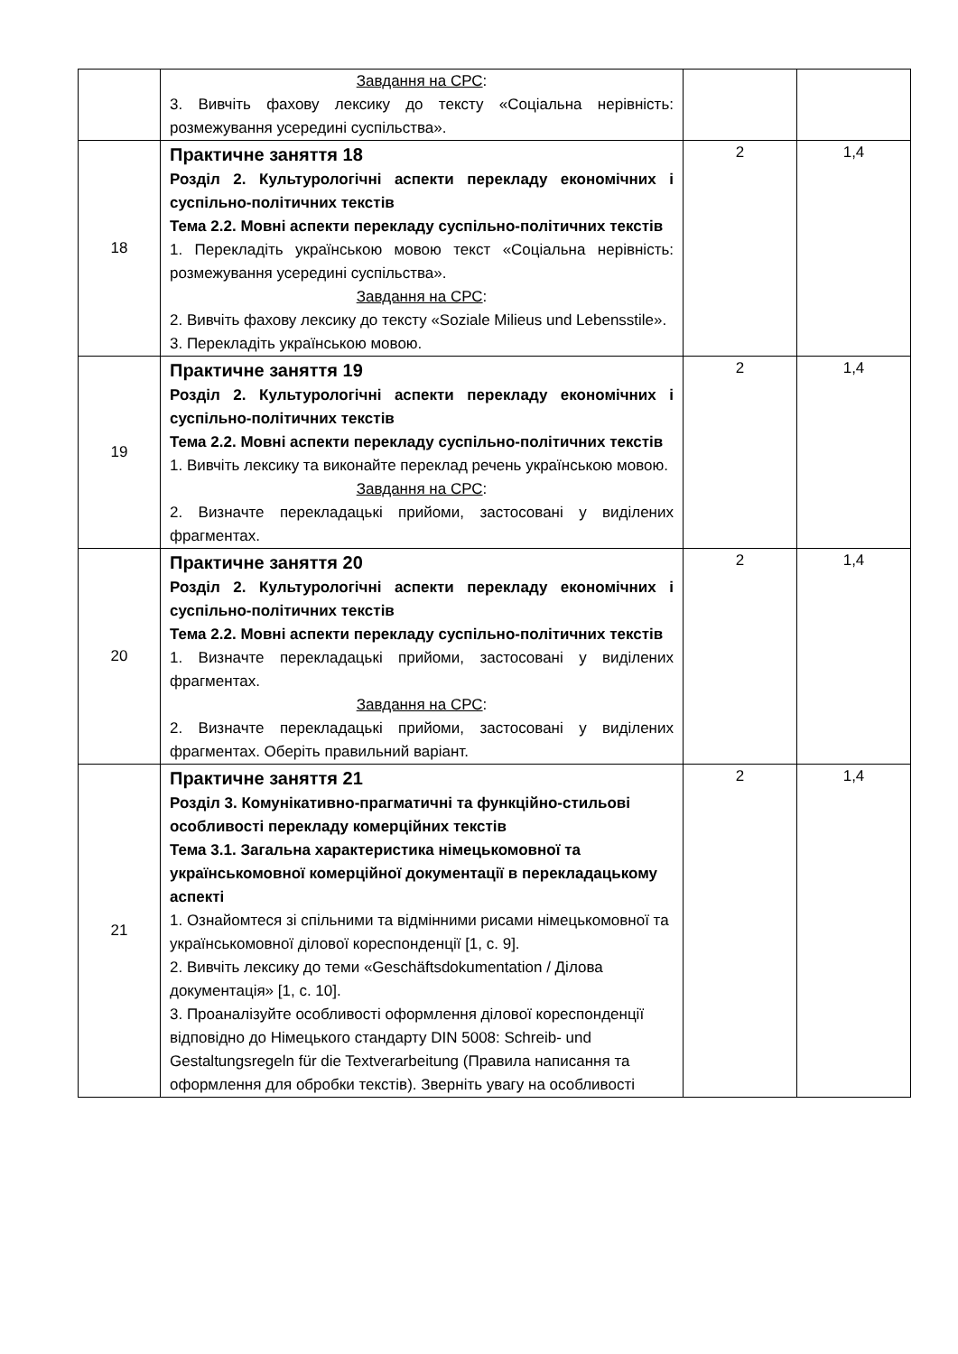| | Завдання на СРС : 3. Вивчіть фахову лексику до тексту «Соціальна нерівність: розмежування усередині суспільства». | | |
| 18 | Практичне заняття 18 Розділ 2. Культурологічні аспекти перекладу економічних і суспільно-політичних текстів Тема 2.2. Мовні аспекти перекладу суспільно-політичних текстів 1. Перекладіть українською мовою текст «Соціальна нерівність: розмежування усередині суспільства». Завдання на СРС : 2. Вивчіть фахову лексику до тексту «Soziale Milieus und Lebensstile». 3. Перекладіть українською мовою. | 2 | 1,4 |
| 19 | Практичне заняття 19 Розділ 2. Культурологічні аспекти перекладу економічних і суспільно-політичних текстів Тема 2.2. Мовні аспекти перекладу суспільно-політичних текстів 1. Вивчіть лексику та виконайте переклад речень українською мовою. Завдання на СРС : 2. Визначте перекладацькі прийоми, застосовані у виділених фрагментах. | 2 | 1,4 |
| 20 | Практичне заняття 20 Розділ 2. Культурологічні аспекти перекладу економічних і суспільно-політичних текстів Тема 2.2. Мовні аспекти перекладу суспільно-політичних текстів 1. Визначте перекладацькі прийоми, застосовані у виділених фрагментах. Завдання на СРС : 2. Визначте перекладацькі прийоми, застосовані у виділених фрагментах. Оберіть правильний варіант. | 2 | 1,4 |
| 21 | Практичне заняття 21 Розділ 3. Комунікативно-прагматичні та функційно-стильові особливості перекладу комерційних текстів Тема 3.1. Загальна характеристика німецькомовної та українськомовної комерційної документації в перекладацькому аспекті 1. Ознайомтеся зі спільними та відмінними рисами німецькомовної та українськомовної ділової кореспонденції [1, с. 9]. 2. Вивчіть лексику до теми «Geschäftsdokumentation / Ділова документація» [1, с. 10]. 3. Проаналізуйте особливості оформлення ділової кореспонденції відповідно до Німецького стандарту DIN 5008: Schreib- und Gestaltungsregeln für die Textverarbeitung (Правила написання та оформлення для обробки текстів). Зверніть увагу на особливості | 2 | 1,4 |